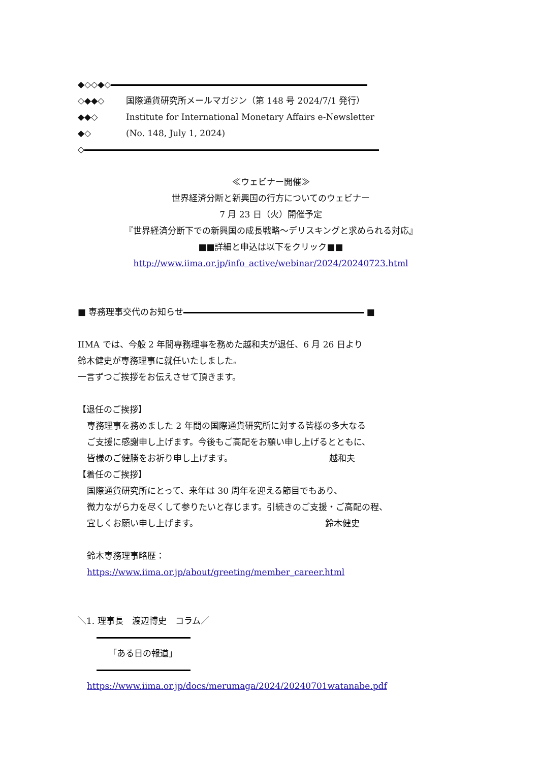◆◇◇◆◇
◇◆◆◇ 国際通貨研究所メールマガジン（第 148 号 2024/7/1 発行）
◆◆◇ Institute for International Monetary Affairs e-Newsletter
◆◇ (No. 148, July 1, 2024)
◇
≪ウェビナー開催≫
世界経済分断と新興国の行方についてのウェビナー
7 月 23 日（火）開催予定
『世界経済分断下での新興国の成長戦略～デリスキングと求められる対応』
■■詳細と申込は以下をクリック■■
http://www.iima.or.jp/info_active/webinar/2024/20240723.html
■ 専務理事交代のお知らせ ■
IIMA では、今般 2 年間専務理事を務めた越和夫が退任、6 月 26 日より
鈴木健史が専務理事に就任いたしました。
一言ずつご挨拶をお伝えさせて頂きます。
【退任のご挨拶】
専務理事を務めました 2 年間の国際通貨研究所に対する皆様の多大なる
ご支援に感謝申し上げます。今後もご高配をお願い申し上げるとともに、
皆様のご健勝をお祈り申し上げます。 越和夫
【着任のご挨拶】
国際通貨研究所にとって、来年は 30 周年を迎える節目でもあり、
微力ながら力を尽くして参りたいと存じます。引続きのご支援・ご高配の程、
宜しくお願い申し上げます。 鈴木健史
鈴木専務理事略歴：
https://www.iima.or.jp/about/greeting/member_career.html
＼1. 理事長　渡辺博史　コラム／
「ある日の報道」
https://www.iima.or.jp/docs/merumaga/2024/20240701watanabe.pdf